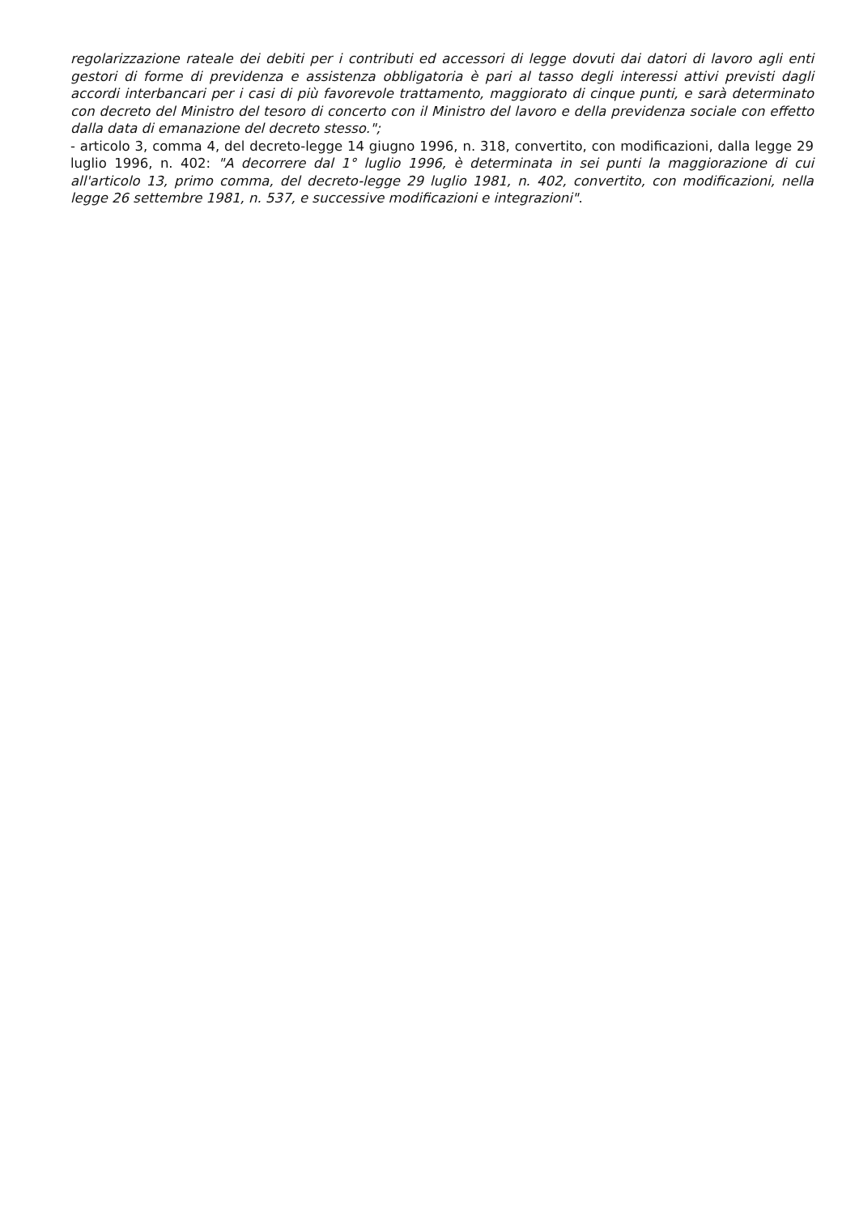regolarizzazione rateale dei debiti per i contributi ed accessori di legge dovuti dai datori di lavoro agli enti gestori di forme di previdenza e assistenza obbligatoria è pari al tasso degli interessi attivi previsti dagli accordi interbancari per i casi di più favorevole trattamento, maggiorato di cinque punti, e sarà determinato con decreto del Ministro del tesoro di concerto con il Ministro del lavoro e della previdenza sociale con effetto dalla data di emanazione del decreto stesso.";
- articolo 3, comma 4, del decreto-legge 14 giugno 1996, n. 318, convertito, con modificazioni, dalla legge 29 luglio 1996, n. 402: "A decorrere dal 1° luglio 1996, è determinata in sei punti la maggiorazione di cui all'articolo 13, primo comma, del decreto-legge 29 luglio 1981, n. 402, convertito, con modificazioni, nella legge 26 settembre 1981, n. 537, e successive modificazioni e integrazioni".